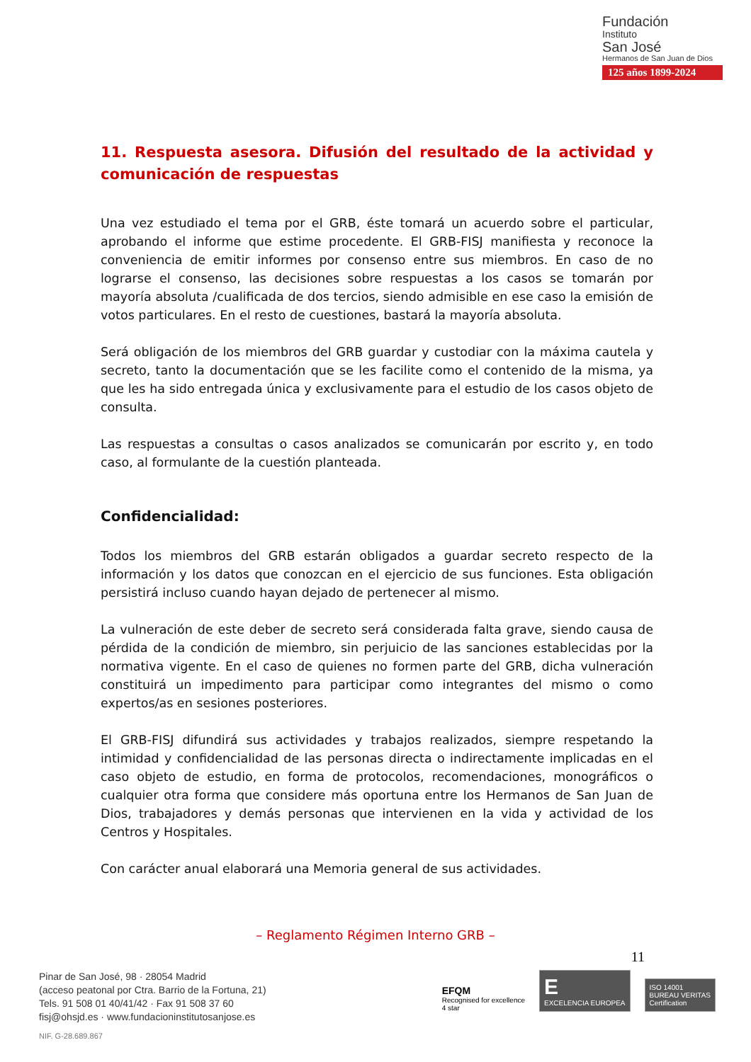Fundación
Instituto
San José
Hermanos de San Juan de Dios
125 años 1899-2024
11. Respuesta asesora. Difusión del resultado de la actividad y comunicación de respuestas
Una vez estudiado el tema por el GRB, éste tomará un acuerdo sobre el particular, aprobando el informe que estime procedente. El GRB-FISJ manifiesta y reconoce la conveniencia de emitir informes por consenso entre sus miembros. En caso de no lograrse el consenso, las decisiones sobre respuestas a los casos se tomarán por mayoría absoluta /cualificada de dos tercios, siendo admisible en ese caso la emisión de votos particulares. En el resto de cuestiones, bastará la mayoría absoluta.
Será obligación de los miembros del GRB guardar y custodiar con la máxima cautela y secreto, tanto la documentación que se les facilite como el contenido de la misma, ya que les ha sido entregada única y exclusivamente para el estudio de los casos objeto de consulta.
Las respuestas a consultas o casos analizados se comunicarán por escrito y, en todo caso, al formulante de la cuestión planteada.
Confidencialidad:
Todos los miembros del GRB estarán obligados a guardar secreto respecto de la información y los datos que conozcan en el ejercicio de sus funciones. Esta obligación persistirá incluso cuando hayan dejado de pertenecer al mismo.
La vulneración de este deber de secreto será considerada falta grave, siendo causa de pérdida de la condición de miembro, sin perjuicio de las sanciones establecidas por la normativa vigente. En el caso de quienes no formen parte del GRB, dicha vulneración constituirá un impedimento para participar como integrantes del mismo o como expertos/as en sesiones posteriores.
El GRB-FISJ difundirá sus actividades y trabajos realizados, siempre respetando la intimidad y confidencialidad de las personas directa o indirectamente implicadas en el caso objeto de estudio, en forma de protocolos, recomendaciones, monográficos o cualquier otra forma que considere más oportuna entre los Hermanos de San Juan de Dios, trabajadores y demás personas que intervienen en la vida y actividad de los Centros y Hospitales.
Con carácter anual elaborará una Memoria general de sus actividades.
– Reglamento Régimen Interno GRB –
11
Pinar de San José, 98 · 28054 Madrid
(acceso peatonal por Ctra. Barrio de la Fortuna, 21)
Tels. 91 508 01 40/41/42 · Fax 91 508 37 60
fisj@ohsjd.es · www.fundacioninstitutosanjose.es
NIF. G-28.689.867
EFQM
Recognised for excellence
4 star
E
EXCELENCIA EUROPEA
ISO 14001
BUREAU VERITAS
Certification